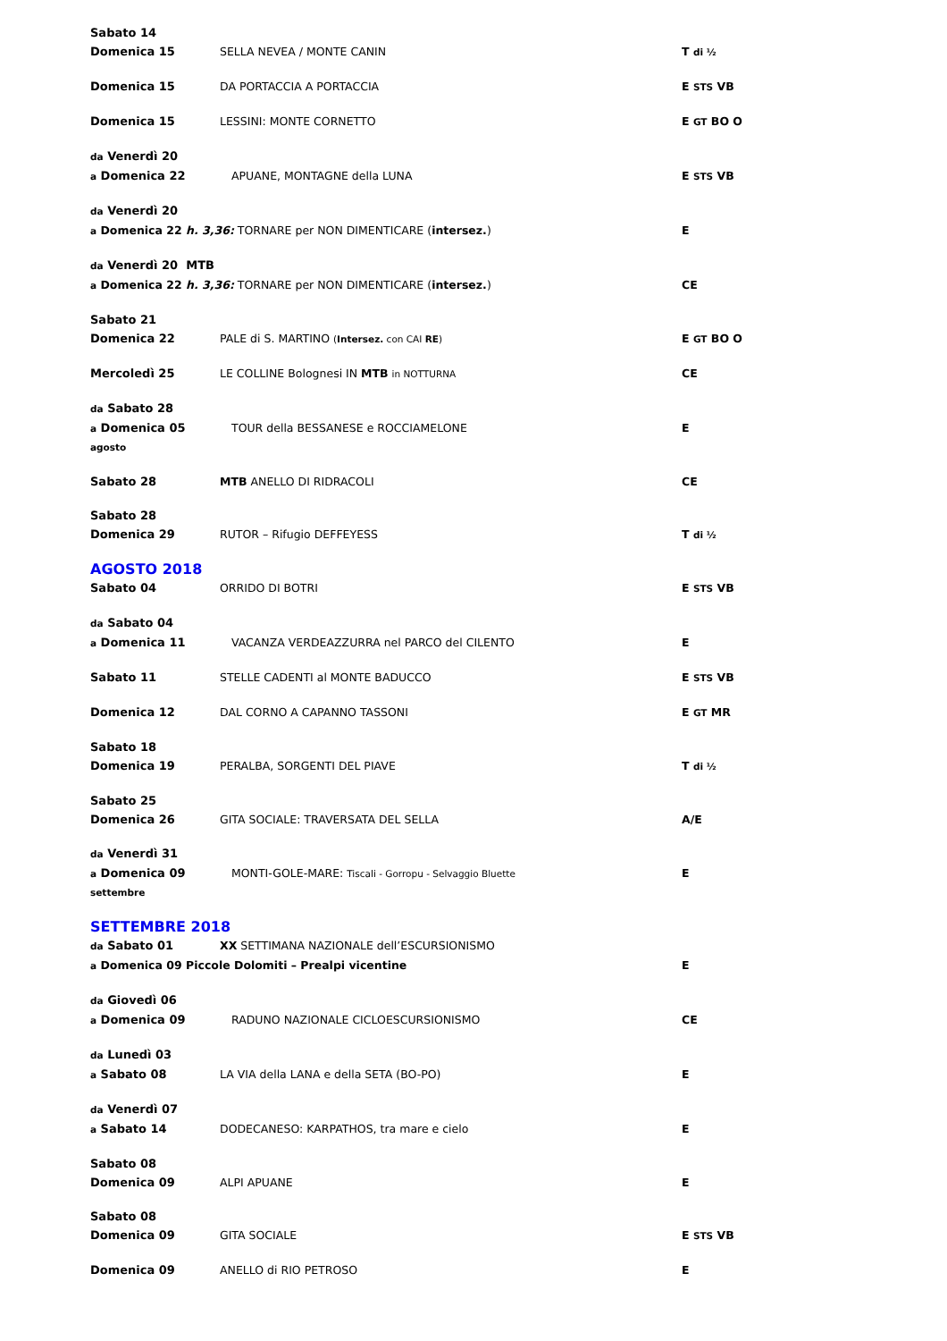Sabato 14
Domenica 15 SELLA NEVEA / MONTE CANIN T di ½
Domenica 15 DA PORTACCIA A PORTACCIA E STS VB
Domenica 15 LESSINI: MONTE CORNETTO E GT BO O
da Venerdì 20
a Domenica 22 APUANE, MONTAGNE della LUNA E STS VB
da Venerdì 20
a Domenica 22 h. 3,36: TORNARE per NON DIMENTICARE (intersez.) E
da Venerdì 20 MTB
a Domenica 22 h. 3,36: TORNARE per NON DIMENTICARE (intersez.) CE
Sabato 21
Domenica 22 PALE di S. MARTINO (Intersez. con CAI RE)
E GT BO O
Mercoledì 25 LE COLLINE Bolognesi IN MTB in NOTTURNA
CE
da Sabato 28
a Domenica 05 TOUR della BESSANESE e ROCCIAMELONE E
agosto
Sabato 28 MTB ANELLO DI RIDRACOLI CE
Sabato 28
Domenica 29 RUTOR – Rifugio DEFFEYESS T di ½
AGOSTO 2018
Sabato 04 ORRIDO DI BOTRI E STS VB
da Sabato 04
a Domenica 11 VACANZA VERDEAZZURRA nel PARCO del CILENTO E
Sabato 11 STELLE CADENTI al MONTE BADUCCO E STS VB
Domenica 12 DAL CORNO A CAPANNO TASSONI E GT MR
Sabato 18
Domenica 19 PERALBA, SORGENTI DEL PIAVE T di ½
Sabato 25
Domenica 26 GITA SOCIALE: TRAVERSATA DEL SELLA A/E
da Venerdì 31
a Domenica 09 MONTI-GOLE-MARE: Tiscali - Gorropu - Selvaggio Bluette
E
settembre
SETTEMBRE 2018
da Sabato 01 XX SETTIMANA NAZIONALE dell’ESCURSIONISMO
a Domenica 09 Piccole Dolomiti – Prealpi vicentine E
da Giovedì 06
a Domenica 09 RADUNO NAZIONALE CICLOESCURSIONISMO CE
da Lunedì 03
a Sabato 08 LA VIA della LANA e della SETA (BO-PO) E
da Venerdì 07
a Sabato 14 DODECANESO: KARPATHOS, tra mare e cielo E
Sabato 08
Domenica 09 ALPI APUANE E
Sabato 08
Domenica 09 GITA SOCIALE E STS VB
Domenica 09 ANELLO di RIO PETROSO E